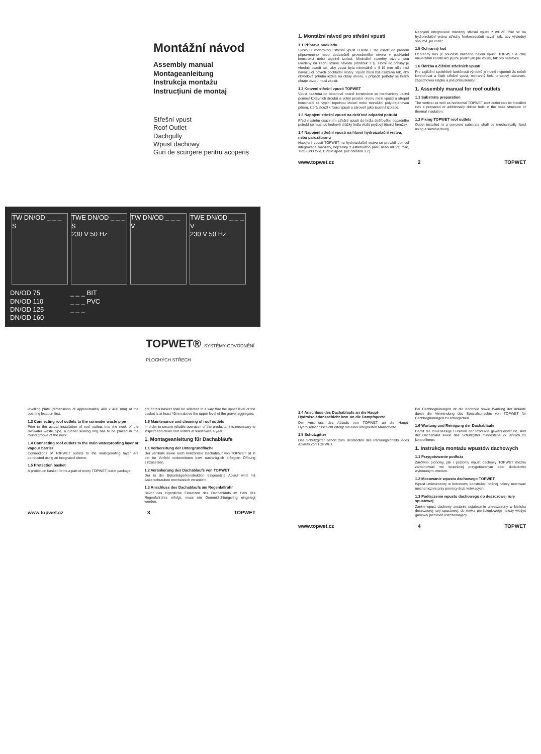Montážní návod
Assembly manual
Montageanleitung
Instrukcja montażu
Instrucțiuni de montaj
Střešní vpust
Roof Outlet
Dachgully
Wpust dachowy
Guri de scurgere pentru acoperiș
TW DN/OD _ _ _ S
TWE DN/OD _ _ _ S
230 V 50 Hz
TW DN/OD _ _ _ V
TWE DN/OD _ _ _ V
230 V 50 Hz
DN/OD 75
DN/OD 110
DN/OD 125
DN/OD 160
_ _ _ BIT
_ _ _ PVC
_ _ _
TOPWET® SYSTÉMY ODVODNĚNÍ PLOCHÝCH STŘECH
1. Montážní návod pro střešní vpusti
1.1 Příprava podkladu
Svislou i vodorovnou střešní vpust TOPWET lze osadit do předem připraveného nebo dodatečně provedeného otvoru v podkladní konstrukci nebo tepelné izolaci. Minimální rozměry otvoru jsou uvedeny na zadní straně návodu (obrázek 3.1). Horní líc příruby je vhodné osadit tak, aby vpust byla minimálně o 5-10 mm níže než navazující povrch podkladní vrstvy. Vpust musí být osazena tak, aby obvodová příruba ležela na okraji otvoru, v případě potřeby se hrany okraje otvoru musí zkosit.
1.2 Kotvení střešní vpusti TOPWET
Vpust osazená do betonové nosné konstrukce se mechanicky ukotví pomocí kotevních šroubů a volný prostor otvoru mezi vpustí a stropní konstrukcí se vyplní tepelnou izolací nebo montážní polyuretanovou pěnou, která slouží k fixaci vpusti a zároveň jako tepelná izolace.
1.3 Napojení střešní vpusti na dešťové odpadní potrubí
Před vlastním osazením střešní vpusti do hrdla dešťového odpadního potrubí se musí do kruhové drážky hrdla vložit pryžový těsnicí kroužek.
1.4 Napojení střešní vpusti na hlavní hydroizolační vrstvu, nebo parozábranu
Napojení vpusti TOPWET na hydroizolační vrstvu se provádí pomocí integrované manžety, nejčastěji z asfaltového pásu nebo mPVC fólie, TPO-FPO fólie, EPDM apod. (viz obrázek 3.2).
Napojení integrované manžety střešní vpusti z mPVC fólie se na hydroizolační vrstvu střechy horkovzdušně navaří tak, aby výsledný spoj byl „po vodě“.
1.5 Ochranný koš
Ochranný koš je součástí každého balení vpusti TOPWET a díky univerzální konstrukci jej lze použít jak pro vpusti, tak pro nástavce.
1.6 Údržba a čištění střešních vpustí
Pro zajištění spolehlivé funkčnosti výrobků je nutné nejméně 2x ročně kontrolovat a čistit střešní vpust, ochranný koš, terasový nástavec, zápachovou klapku a jiné příslušenství.
1. Assembly manual for roof outlets
1.1 Substrate preparation
The vertical as well as horizontal TOPWET roof outlet can be installed into a prepared or additionally drilled hole in the base structure or thermal insulation.
1.2 Fixing TOPWET roof outlets
Outlet installed in a concrete substrate shall be mechanically fixed using a suitable fixing.
www.topwet.cz 2 TOPWET
levelling plate (dimensions of approximately 400 x 400 mm) at the opening location first.
1.3 Connecting roof outlets to the rainwater waste pipe
Prior to the actual installation of roof outlets into the neck of the rainwater waste pipe, a rubber sealing ring has to be placed in the round groove of the neck.
1.4 Connecting roof outlets to the main waterproofing layer or vapour barrier
Connections of TOPWET outlets to the waterproofing layer are conducted using an integrated sleeve.
1.5 Protection basket
A protection basket forms a part of every TOPWET outlet package.
ght of this basket shall be selected in a way that the upper level of the basket is at least 40mm above the upper level of the gravel aggregate.
1.6 Maintenance and cleaning of roof outlets
In order to secure reliable operation of the products, it is necessary to inspect and clean roof outlets at least twice a year.
1. Montageanleitung für Dachabläufe
1.1 Vorbereitung der Untergrundfläche
Der vertikale sowie auch horizontale Dachablauf von TOPWET ist in der im Vorfeld vorbereiteten bzw. nachträglich erfolgten Öffnung einzusetzen.
1.2 Verankerung des Dachablaufs von TOPWET
Der in der Betontrágerkonstruktion eingesetzte Ablauf wird mit Ankerschrauben mechanisch verankert.
1.3 Anschluss des Dachablaufs am Regenfallrohr
Bevor das eigentliche Einsetzen des Dachablaufs im Hals des Regenfallrohrs erfolgt, muss ein Gummidichtungsring eingelegt werden.
www.topwet.cz 3 TOPWET
1.4 Anschluss des Dachablaufs an die Haupt-Hydroisolationsschicht bzw. an die Dampfsperre
Der Anschluss des Ablaufs von TOPWET an die Haupt-Hydroisolationsschicht erfolgt mit einer integrierten Manschette.
1.5 Schutzgitter
Das Schutzgitter gehört zum Bestandteil des Packungsinhalts jedes Ablaufs von TOPWET.
Bei Dachbegrünungen ist die Kontrolle sowie Wartung der Abläufe durch die Verwendung des Spezialschachts von TOPWET für Dachbegrünungen zu ermöglichen.
1.6 Wartung und Reinigung der Dachabläufe
Damit die zuverlässige Funktion der Produkte gewährleistet ist, sind der Dachablauf sowie das Schutzgitter mindestens 2x jährlich zu kontrollieren.
1. Instrukcja montażu wpustów dachowych
1.1 Przygotowanie podłoża
Zarówno pionowy, jak i poziomy wpust dachowy TOPWET można zamontować we wcześniej przygotowanym albo dodatkowo wykonanym otworze.
1.2 Mocowanie wpustu dachowego TOPWET
Wpust umieszczony w betonowej konstrukcji nośnej należy mocować mechanicznie przy pomocy śrub kotwiących.
1.3 Podłączenie wpustu dachowego do deszczowej rury spustowej
Zanim wpust dachowy zostanie ostatecznie umieszczony w kielichu deszczowej rury spustowej, do rowka pierścieniowego należy włożyć gumowy pierścień uszczelniający.
www.topwet.cz 4 TOPWET